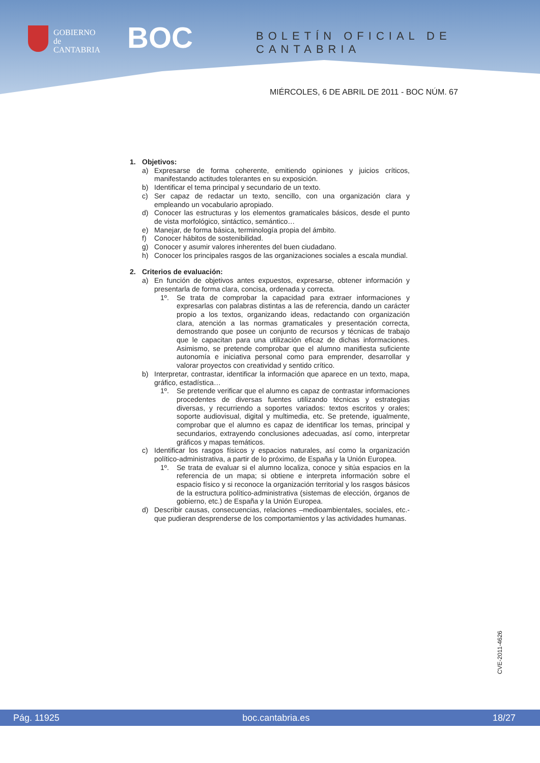GOBIERNO
de
CANTABRIA
BOC BOLETÍN OFICIAL DE CANTABRIA
MIÉRCOLES, 6 DE ABRIL DE 2011 - BOC NÚM. 67
1. Objetivos:
a) Expresarse de forma coherente, emitiendo opiniones y juicios críticos, manifestando actitudes tolerantes en su exposición.
b) Identificar el tema principal y secundario de un texto.
c) Ser capaz de redactar un texto, sencillo, con una organización clara y empleando un vocabulario apropiado.
d) Conocer las estructuras y los elementos gramaticales básicos, desde el punto de vista morfológico, sintáctico, semántico…
e) Manejar, de forma básica, terminología propia del ámbito.
f) Conocer hábitos de sostenibilidad.
g) Conocer y asumir valores inherentes del buen ciudadano.
h) Conocer los principales rasgos de las organizaciones sociales a escala mundial.
2. Criterios de evaluación:
a) En función de objetivos antes expuestos, expresarse, obtener información y presentarla de forma clara, concisa, ordenada y correcta.
1º. Se trata de comprobar la capacidad para extraer informaciones y expresarlas con palabras distintas a las de referencia, dando un carácter propio a los textos, organizando ideas, redactando con organización clara, atención a las normas gramaticales y presentación correcta, demostrando que posee un conjunto de recursos y técnicas de trabajo que le capacitan para una utilización eficaz de dichas informaciones. Asimismo, se pretende comprobar que el alumno manifiesta suficiente autonomía e iniciativa personal como para emprender, desarrollar y valorar proyectos con creatividad y sentido crítico.
b) Interpretar, contrastar, identificar la información que aparece en un texto, mapa, gráfico, estadística…
1º. Se pretende verificar que el alumno es capaz de contrastar informaciones procedentes de diversas fuentes utilizando técnicas y estrategias diversas, y recurriendo a soportes variados: textos escritos y orales; soporte audiovisual, digital y multimedia, etc. Se pretende, igualmente, comprobar que el alumno es capaz de identificar los temas, principal y secundarios, extrayendo conclusiones adecuadas, así como, interpretar gráficos y mapas temáticos.
c) Identificar los rasgos físicos y espacios naturales, así como la organización político-administrativa, a partir de lo próximo, de España y la Unión Europea.
1º. Se trata de evaluar si el alumno localiza, conoce y sitúa espacios en la referencia de un mapa; si obtiene e interpreta información sobre el espacio físico y si reconoce la organización territorial y los rasgos básicos de la estructura político-administrativa (sistemas de elección, órganos de gobierno, etc.) de España y la Unión Europea.
d) Describir causas, consecuencias, relaciones –medioambientales, sociales, etc.- que pudieran desprenderse de los comportamientos y las actividades humanas.
CVE-2011-4626
Pág. 11925 boc.cantabria.es 18/27